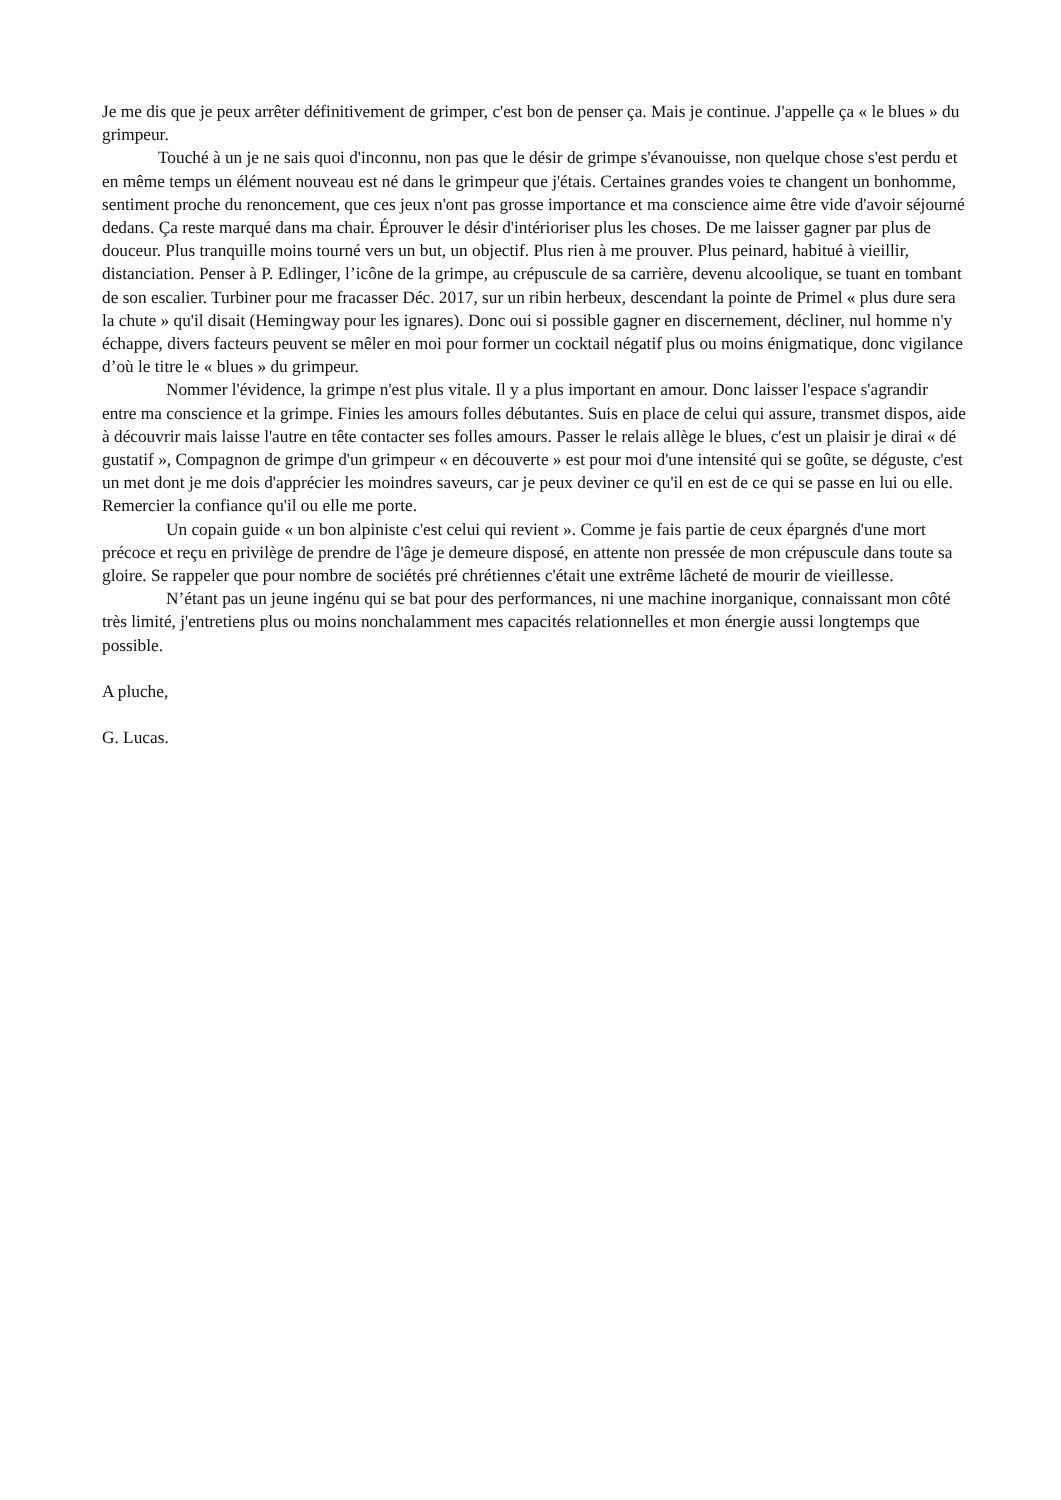Je me dis que je peux arrêter définitivement de grimper, c'est bon de penser ça. Mais je continue. J'appelle ça « le blues » du grimpeur.
Touché à un je ne sais quoi d'inconnu, non pas que le désir de grimpe s'évanouisse, non quelque chose s'est perdu et en même temps un élément nouveau est né dans le grimpeur que j'étais. Certaines grandes voies te changent un bonhomme, sentiment proche du renoncement, que ces jeux n'ont pas grosse importance et ma conscience aime être vide d'avoir séjourné dedans. Ça reste marqué dans ma chair. Éprouver le désir d'intérioriser plus les choses. De me laisser gagner par plus de douceur. Plus tranquille moins tourné vers un but, un objectif. Plus rien à me prouver. Plus peinard, habitué à vieillir, distanciation. Penser à P. Edlinger, l’icône de la grimpe, au crépuscule de sa carrière, devenu alcoolique, se tuant en tombant de son escalier. Turbiner pour me fracasser Déc. 2017, sur un ribin herbeux, descendant la pointe de Primel « plus dure sera la chute » qu'il disait (Hemingway pour les ignares). Donc oui si possible gagner en discernement, décliner, nul homme n'y échappe, divers facteurs peuvent se mêler en moi pour former un cocktail négatif plus ou moins énigmatique, donc vigilance d’où le titre le « blues » du grimpeur.
Nommer l'évidence, la grimpe n'est plus vitale. Il y a plus important en amour. Donc laisser l'espace s'agrandir entre ma conscience et la grimpe. Finies les amours folles débutantes. Suis en place de celui qui assure, transmet dispos, aide à découvrir mais laisse l'autre en tête contacter ses folles amours. Passer le relais allège le blues, c'est un plaisir je dirai « dé gustatif », Compagnon de grimpe d'un grimpeur « en découverte » est pour moi d'une intensité qui se goûte, se déguste, c'est un met dont je me dois d'apprécier les moindres saveurs, car je peux deviner ce qu'il en est de ce qui se passe en lui ou elle. Remercier la confiance qu'il ou elle me porte.
Un copain guide « un bon alpiniste c'est celui qui revient ». Comme je fais partie de ceux épargnés d'une mort précoce et reçu en privilège de prendre de l'âge je demeure disposé, en attente non pressée de mon crépuscule dans toute sa gloire. Se rappeler que pour nombre de sociétés pré chrétiennes c'était une extrême lâcheté de mourir de vieillesse.
N’étant pas un jeune ingénu qui se bat pour des performances, ni une machine inorganique, connaissant mon côté très limité, j'entretiens plus ou moins nonchalamment mes capacités relationnelles et mon énergie aussi longtemps que possible.
A pluche,
G. Lucas.